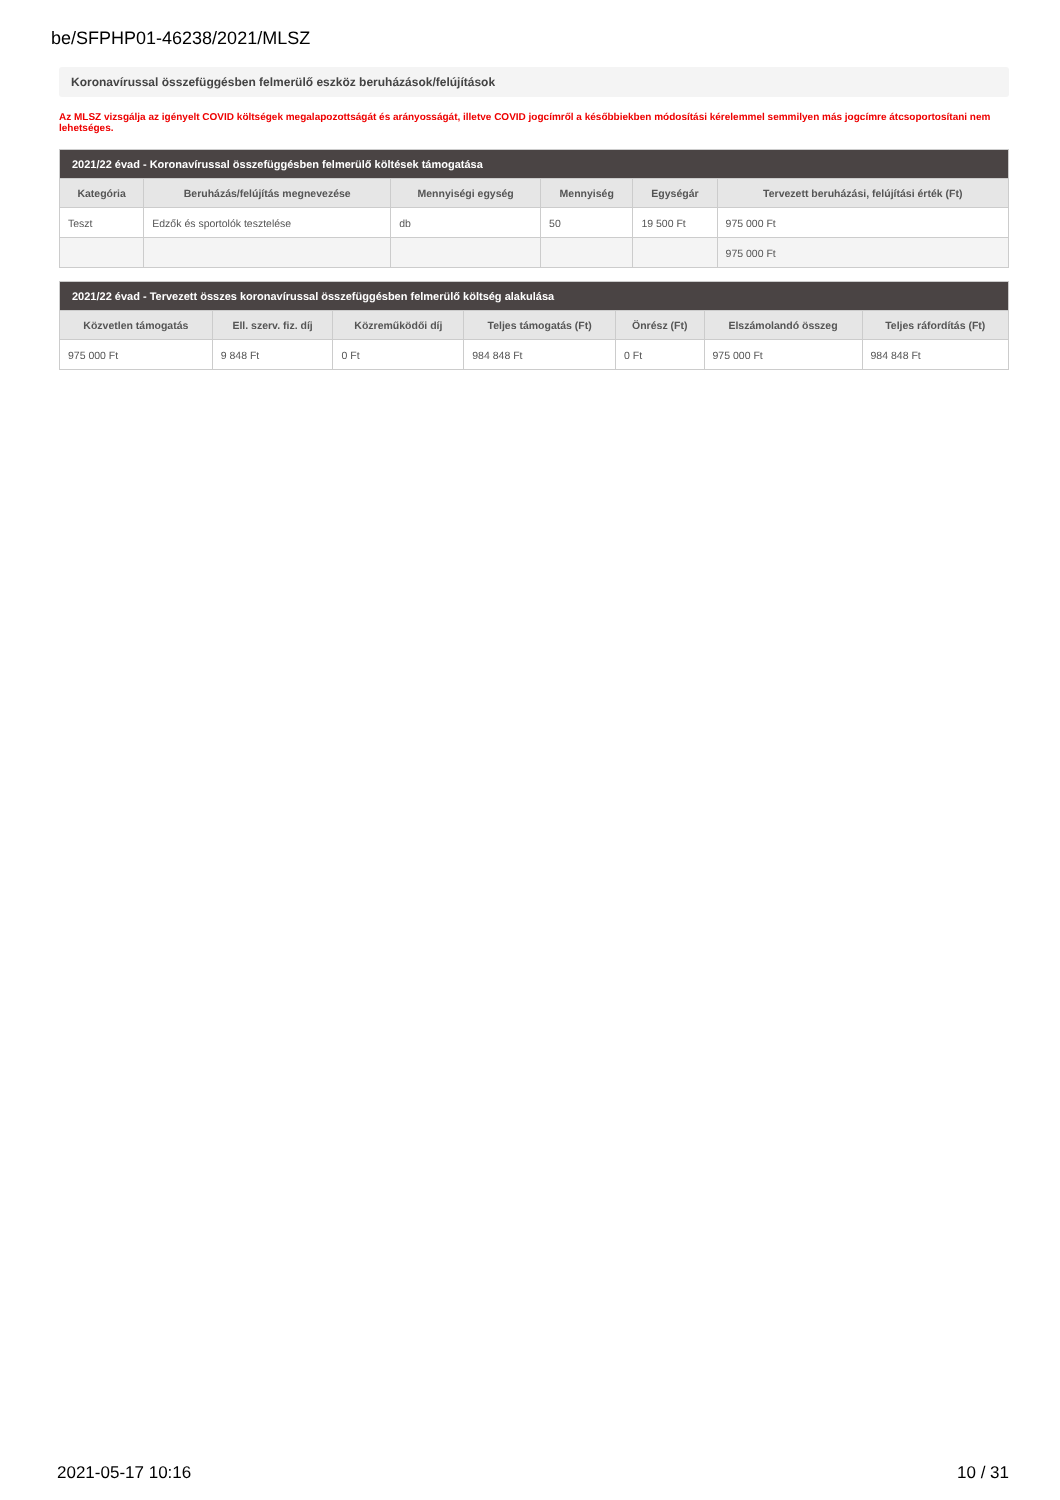be/SFPHP01-46238/2021/MLSZ
Koronavírussal összefüggésben felmerülő eszköz beruházások/felújítások
Az MLSZ vizsgálja az igényelt COVID költségek megalapozottságát és arányosságát, illetve COVID jogcímről a későbbiekben módosítási kérelemmel semmilyen más jogcímre átcsoportosítani nem lehetséges.
| 2021/22 évad - Koronavírussal összefüggésben felmerülő költések támogatása | | | | | |
| --- | --- | --- | --- | --- | --- |
| Kategória | Beruházás/felújítás megnevezése | Mennyiségi egység | Mennyiség | Egységár | Tervezett beruházási, felújítási érték (Ft) |
| Teszt | Edzők és sportolók tesztelése | db | 50 | 19 500 Ft | 975 000 Ft |
| | | | | | 975 000 Ft |
| 2021/22 évad - Tervezett összes koronavírussal összefüggésben felmerülő költség alakulása | | | | | | |
| --- | --- | --- | --- | --- | --- | --- |
| Közvetlen támogatás | Ell. szerv. fiz. díj | Közreműködői díj | Teljes támogatás (Ft) | Önrész (Ft) | Elszámolandó összeg | Teljes ráfordítás (Ft) |
| 975 000 Ft | 9 848 Ft | 0 Ft | 984 848 Ft | 0 Ft | 975 000 Ft | 984 848 Ft |
2021-05-17 10:16 10 / 31